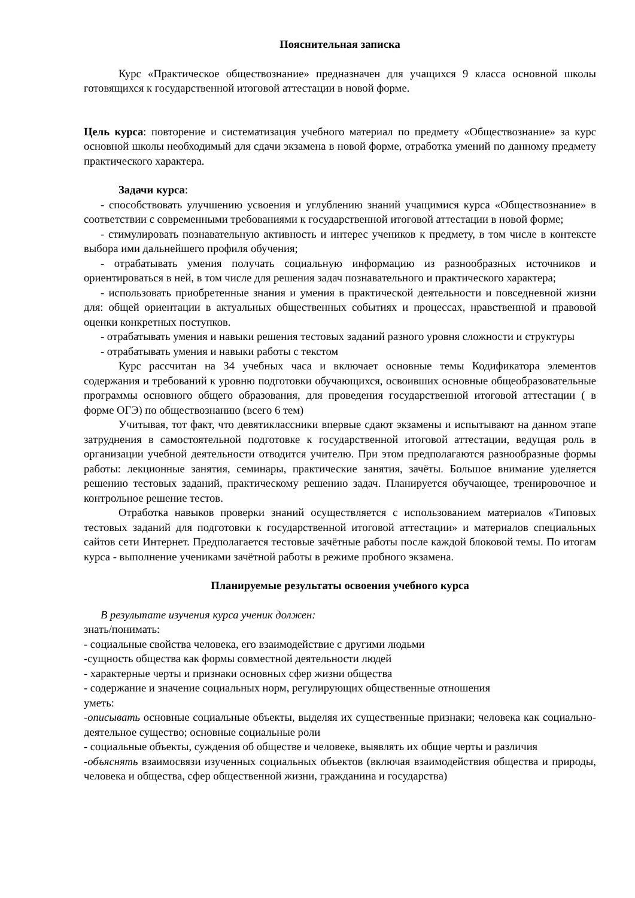Пояснительная записка
Курс «Практическое обществознание» предназначен для учащихся 9 класса основной школы готовящихся к государственной итоговой аттестации в новой форме.
Цель курса: повторение и систематизация учебного материал по предмету «Обществознание» за курс основной школы необходимый для сдачи экзамена в новой форме, отработка умений по данному предмету практического характера.
Задачи курса:
- способствовать улучшению усвоения и углублению знаний учащимися курса «Обществознание» в соответствии с современными требованиями к государственной итоговой аттестации в новой форме;
- стимулировать познавательную активность и интерес учеников к предмету, в том числе в контексте выбора ими дальнейшего профиля обучения;
- отрабатывать умения получать социальную информацию из разнообразных источников и ориентироваться в ней, в том числе для решения задач познавательного и практического характера;
- использовать приобретенные знания и умения в практической деятельности и повседневной жизни для: общей ориентации в актуальных общественных событиях и процессах, нравственной и правовой оценки конкретных поступков.
- отрабатывать умения и навыки решения тестовых заданий разного уровня сложности и структуры
- отрабатывать умения и навыки работы с текстом
Курс рассчитан на 34 учебных часа и включает основные темы Кодификатора элементов содержания и требований к уровню подготовки обучающихся, освоивших основные общеобразовательные программы основного общего образования, для проведения государственной итоговой аттестации ( в форме ОГЭ) по обществознанию (всего 6 тем)
Учитывая, тот факт, что девятиклассники впервые сдают экзамены и испытывают на данном этапе затруднения в самостоятельной подготовке к государственной итоговой аттестации, ведущая роль в организации учебной деятельности отводится учителю. При этом предполагаются разнообразные формы работы: лекционные занятия, семинары, практические занятия, зачёты. Большое внимание уделяется решению тестовых заданий, практическому решению задач. Планируется обучающее, тренировочное и контрольное решение тестов.
Отработка навыков проверки знаний осуществляется с использованием материалов «Типовых тестовых заданий для подготовки к государственной итоговой аттестации» и материалов специальных сайтов сети Интернет. Предполагается тестовые зачётные работы после каждой блоковой темы. По итогам курса - выполнение учениками зачётной работы в режиме пробного экзамена.
Планируемые результаты освоения учебного курса
В результате изучения курса ученик должен:
знать/понимать:
- социальные свойства человека, его взаимодействие с другими людьми
-сущность общества как формы совместной деятельности людей
- характерные черты и признаки основных сфер жизни общества
- содержание и значение социальных норм, регулирующих общественные отношения
уметь:
-описывать основные социальные объекты, выделяя их существенные признаки; человека как социально-деятельное существо; основные социальные роли
- социальные объекты, суждения об обществе и человеке, выявлять их общие черты и различия
-объяснять взаимосвязи изученных социальных объектов (включая взаимодействия общества и природы, человека и общества, сфер общественной жизни, гражданина и государства)